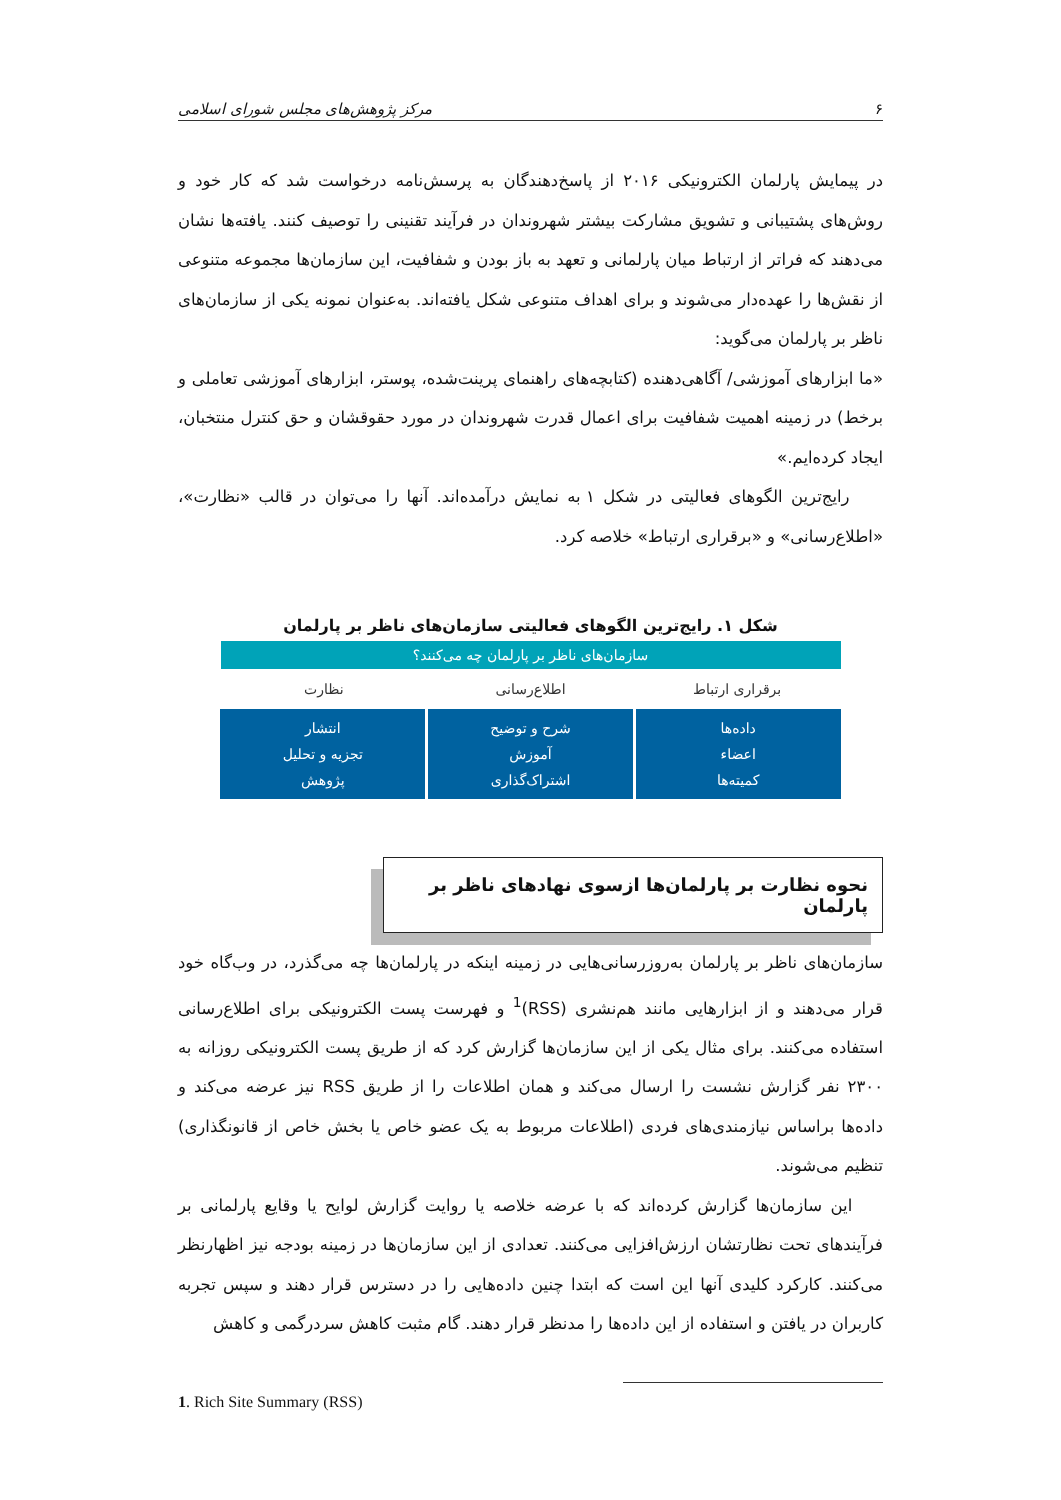۶ مرکز پژوهش‌های مجلس شورای اسلامی
در پیمایش پارلمان الکترونیکی ۲۰۱۶ از پاسخ‌دهندگان به پرسش‌نامه درخواست شد که کار خود و روش‌های پشتیبانی و تشویق مشارکت بیشتر شهروندان در فرآیند تقنینی را توصیف کنند. یافته‌ها نشان می‌دهند که فراتر از ارتباط میان پارلمانی و تعهد به باز بودن و شفافیت، این سازمان‌ها مجموعه متنوعی از نقش‌ها را عهده‌دار می‌شوند و برای اهداف متنوعی شکل یافته‌اند. به‌عنوان نمونه یکی از سازمان‌های ناظر بر پارلمان می‌گوید:
«ما ابزارهای آموزشی/ آگاهی‌دهنده (کتابچه‌های راهنمای پرینت‌شده، پوستر، ابزارهای آموزشی تعاملی و برخط) در زمینه اهمیت شفافیت برای اعمال قدرت شهروندان در مورد حقوقشان و حق کنترل منتخبان، ایجاد کرده‌ایم.»
رایج‌ترین الگوهای فعالیتی در شکل ۱ به نمایش درآمده‌اند. آنها را می‌توان در قالب «نظارت»، «اطلاع‌رسانی» و «برقراری ارتباط» خلاصه کرد.
شکل ۱. رایج‌ترین الگوهای فعالیتی سازمان‌های ناظر بر پارلمان
سازمان‌های ناظر بر پارلمان چه می‌کنند؟
برقراری ارتباط اطلاع‌رسانی نظارت
داده‌ها
اعضاء
کمیته‌ها
شرح و توضیح
آموزش
اشتراک‌گذاری
انتشار
تجزیه و تحلیل
پژوهش
نحوه نظارت بر پارلمان‌ها ازسوی نهادهای ناظر بر پارلمان
سازمان‌های ناظر بر پارلمان به‌روزرسانی‌هایی در زمینه اینکه در پارلمان‌ها چه می‌گذرد، در وب‌گاه خود قرار می‌دهند و از ابزارهایی مانند هم‌نشری (RSS)<sup>1</sup> و فهرست پست الکترونیکی برای اطلاع‌رسانی استفاده می‌کنند. برای مثال یکی از این سازمان‌ها گزارش کرد که از طریق پست الکترونیکی روزانه به ۲۳۰۰ نفر گزارش نشست را ارسال می‌کند و همان اطلاعات را از طریق RSS نیز عرضه می‌کند و داده‌ها براساس نیازمندی‌های فردی (اطلاعات مربوط به یک عضو خاص یا بخش خاص از قانونگذاری) تنظیم می‌شوند.
این سازمان‌ها گزارش کرده‌اند که با عرضه خلاصه یا روایت گزارش لوایح یا وقایع پارلمانی بر فرآیندهای تحت نظارتشان ارزش‌افزایی می‌کنند. تعدادی از این سازمان‌ها در زمینه بودجه نیز اظهارنظر می‌کنند. کارکرد کلیدی آنها این است که ابتدا چنین داده‌هایی را در دسترس قرار دهند و سپس تجربه کاربران در یافتن و استفاده از این داده‌ها را مدنظر قرار دهند. گام مثبت کاهش سردرگمی و کاهش
1. Rich Site Summary (RSS)